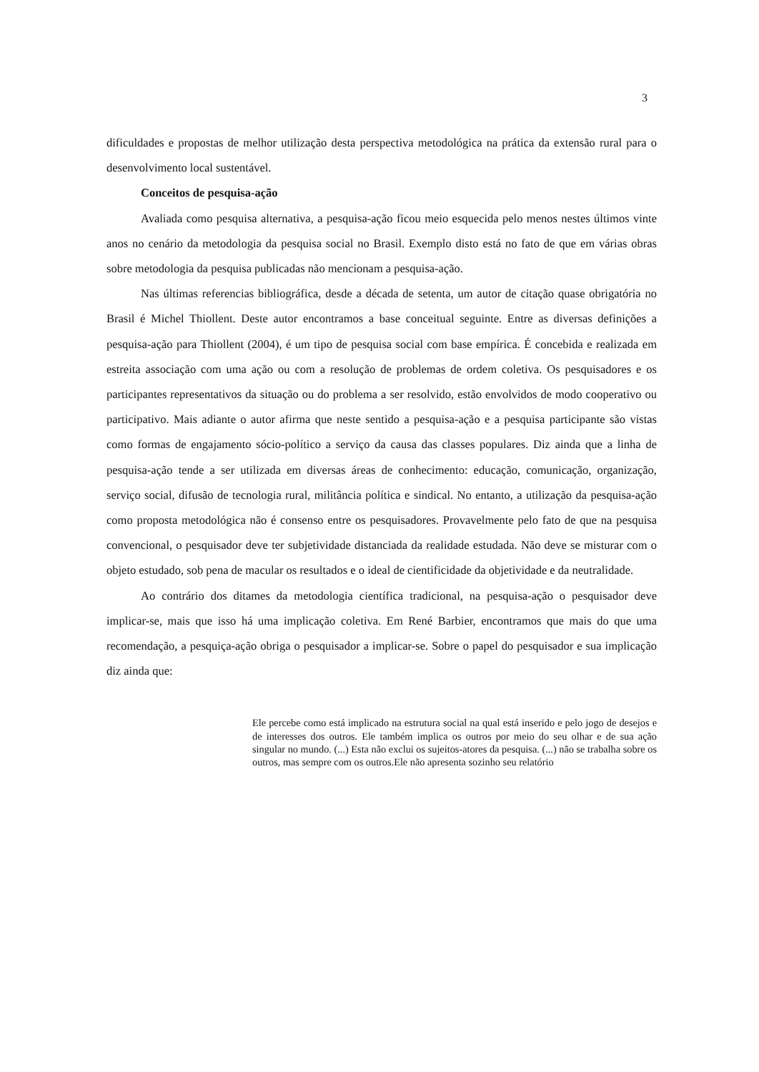3
dificuldades e propostas de melhor utilização desta perspectiva metodológica na prática da extensão rural para o desenvolvimento local sustentável.
Conceitos de pesquisa-ação
Avaliada como pesquisa alternativa, a pesquisa-ação ficou meio esquecida pelo menos nestes últimos vinte anos no cenário da metodologia da pesquisa social no Brasil. Exemplo disto está no fato de que em várias obras sobre metodologia da pesquisa publicadas não mencionam a pesquisa-ação.
Nas últimas referencias bibliográfica, desde a década de setenta, um autor de citação quase obrigatória no Brasil é Michel Thiollent. Deste autor encontramos a base conceitual seguinte. Entre as diversas definições a pesquisa-ação para Thiollent (2004), é um tipo de pesquisa social com base empírica. É concebida e realizada em estreita associação com uma ação ou com a resolução de problemas de ordem coletiva. Os pesquisadores e os participantes representativos da situação ou do problema a ser resolvido, estão envolvidos de modo cooperativo ou participativo. Mais adiante o autor afirma que neste sentido a pesquisa-ação e a pesquisa participante são vistas como formas de engajamento sócio-político a serviço da causa das classes populares. Diz ainda que a linha de pesquisa-ação tende a ser utilizada em diversas áreas de conhecimento: educação, comunicação, organização, serviço social, difusão de tecnologia rural, militância política e sindical. No entanto, a utilização da pesquisa-ação como proposta metodológica não é consenso entre os pesquisadores. Provavelmente pelo fato de que na pesquisa convencional, o pesquisador deve ter subjetividade distanciada da realidade estudada. Não deve se misturar com o objeto estudado, sob pena de macular os resultados e o ideal de cientificidade da objetividade e da neutralidade.
Ao contrário dos ditames da metodologia científica tradicional, na pesquisa-ação o pesquisador deve implicar-se, mais que isso há uma implicação coletiva. Em René Barbier, encontramos que mais do que uma recomendação, a pesquiça-ação obriga o pesquisador a implicar-se. Sobre o papel do pesquisador e sua implicação diz ainda que:
Ele percebe como está implicado na estrutura social na qual está inserido e pelo jogo de desejos e de interesses dos outros. Ele também implica os outros por meio do seu olhar e de sua ação singular no mundo. (...) Esta não exclui os sujeitos-atores da pesquisa. (...) não se trabalha sobre os outros, mas sempre com os outros.Ele não apresenta sozinho seu relatório